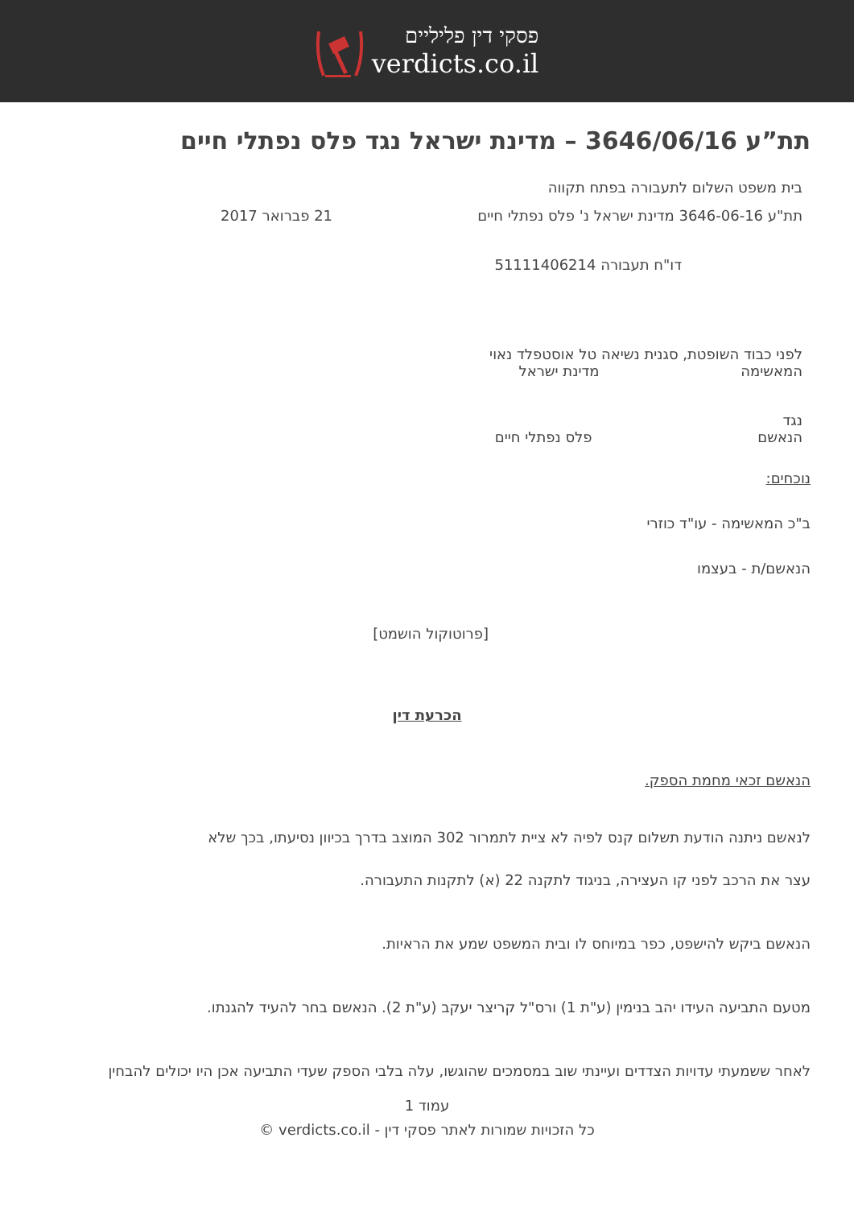פסקי דין פליליים
verdicts.co.il
תת”ע 3646/06/16 – מדינת ישראל נגד פלס נפתלי חיים
בית משפט השלום לתעבורה בפתח תקווה
תת"ע 3646-06-16 מדינת ישראל נ' פלס נפתלי חיים 21 פברואר 2017
דו"ח תעבורה 51111406214
לפני כבוד השופטת, סגנית נשיאה טל אוסטפלד נאוי
המאשימה מדינת ישראל
נגד
הנאשם פלס נפתלי חיים
נוכחים:
ב"כ המאשימה - עו"ד כוזרי
הנאשם/ת - בעצמו
[פרוטוקול הושמט]
הכרעת דין
הנאשם זכאי מחמת הספק.
לנאשם ניתנה הודעת תשלום קנס לפיה לא ציית לתמרור 302 המוצב בדרך בכיוון נסיעתו, בכך שלא
עצר את הרכב לפני קו העצירה, בניגוד לתקנה 22 (א) לתקנות התעבורה.
הנאשם ביקש להישפט, כפר במיוחס לו ובית המשפט שמע את הראיות.
מטעם התביעה העידו יהב בנימין (ע"ת 1) ורס"ל קריצר יעקב (ע"ת 2). הנאשם בחר להעיד להגנתו.
לאחר ששמעתי עדויות הצדדים ועיינתי שוב במסמכים שהוגשו, עלה בלבי הספק שעדי התביעה אכן היו יכולים להבחין
עמוד 1
כל הזכויות שמורות לאתר פסקי דין - verdicts.co.il ©